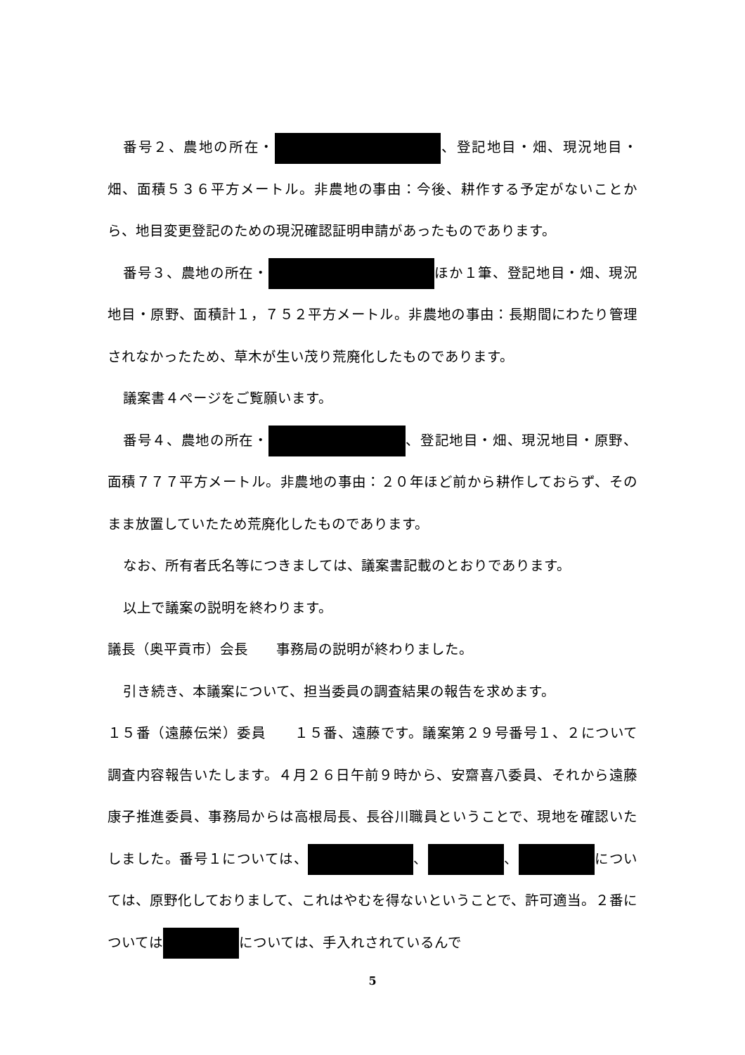番号２、農地の所在・ 、登記地目・畑、現況地目・畑、面積５３６平方メートル。非農地の事由：今後、耕作する予定がないことから、地目変更登記のための現況確認証明申請があったものであります。
番号３、農地の所在・ ほか１筆、登記地目・畑、現況地目・原野、面積計１，７５２平方メートル。非農地の事由：長期間にわたり管理されなかったため、草木が生い茂り荒廃化したものであります。
議案書４ページをご覧願います。
番号４、農地の所在・ 、登記地目・畑、現況地目・原野、面積７７７平方メートル。非農地の事由：２０年ほど前から耕作しておらず、そのまま放置していたため荒廃化したものであります。
なお、所有者氏名等につきましては、議案書記載のとおりであります。
以上で議案の説明を終わります。
議長（奥平貢市）会長　　事務局の説明が終わりました。
引き続き、本議案について、担当委員の調査結果の報告を求めます。
１５番（遠藤伝栄）委員　　１５番、遠藤です。議案第２９号番号１、２について調査内容報告いたします。４月２６日午前９時から、安齋喜八委員、それから遠藤康子推進委員、事務局からは高根局長、長谷川職員ということで、現地を確認いたしました。番号１については、 、 、 については、原野化しておりまして、これはやむを得ないということで、許可適当。２番については については、手入れされているんで
5